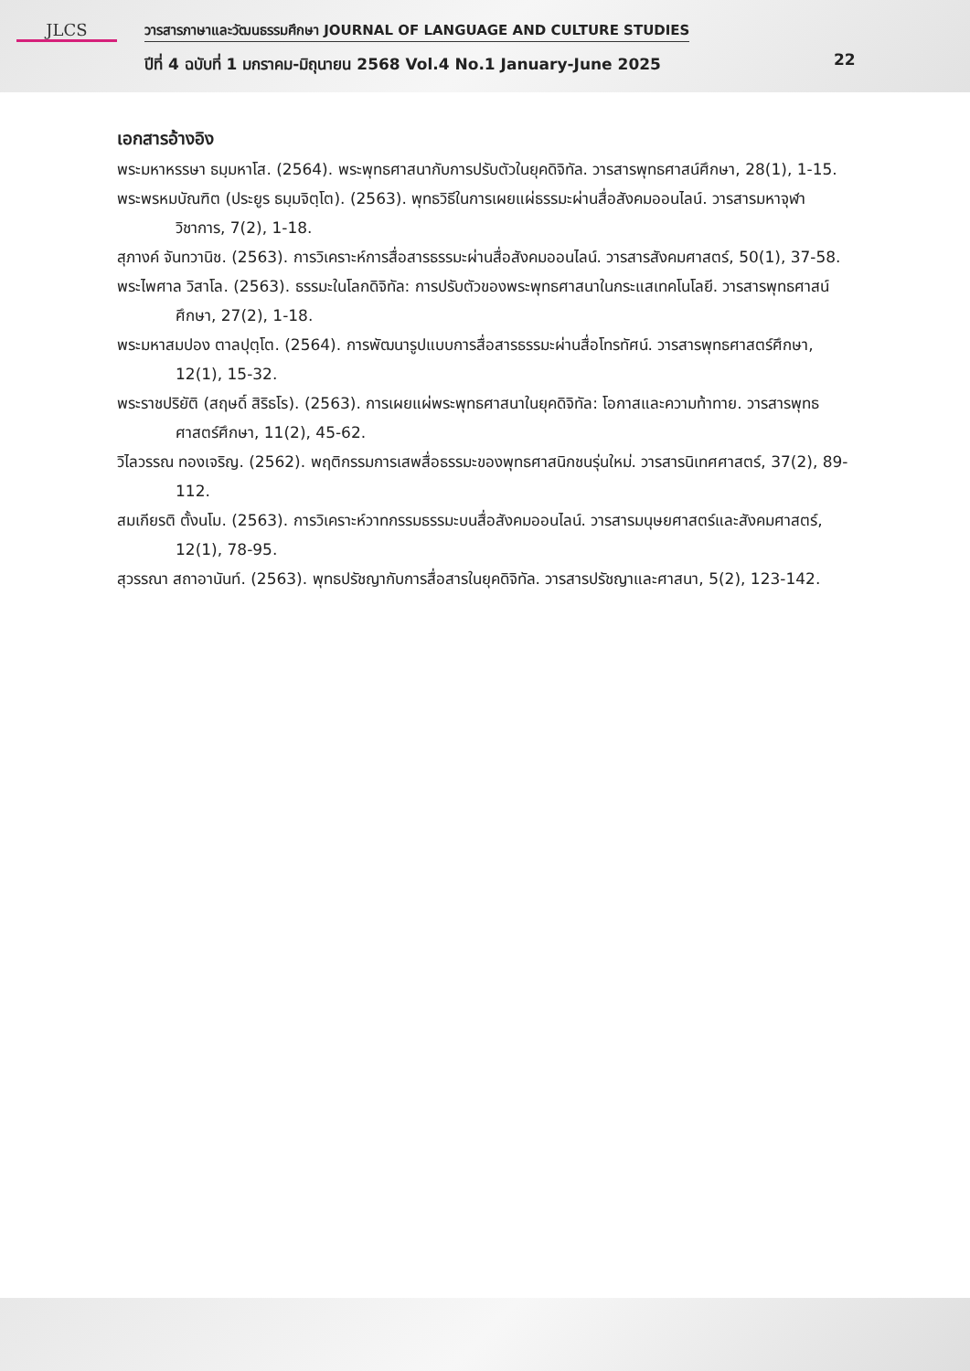JLCS
วารสารภาษาและวัฒนธรรมศึกษา JOURNAL OF LANGUAGE AND CULTURE STUDIES
ปีที่ 4 ฉบับที่ 1 มกราคม-มิถุนายน 2568 Vol.4 No.1 January-June 2025
22
เอกสารอ้างอิง
พระมหาหรรษา ธมฺมหาโส. (2564). พระพุทธศาสนากับการปรับตัวในยุคดิจิทัล. วารสารพุทธศาสน์ศึกษา, 28(1), 1-15.
พระพรหมบัณฑิต (ประยูร ธมฺมจิตฺโต). (2563). พุทธวิธีในการเผยแผ่ธรรมะผ่านสื่อสังคมออนไลน์. วารสารมหาจุฬาวิชาการ, 7(2), 1-18.
สุภางค์ จันทวานิช. (2563). การวิเคราะห์การสื่อสารธรรมะผ่านสื่อสังคมออนไลน์. วารสารสังคมศาสตร์, 50(1), 37-58.
พระไพศาล วิสาโล. (2563). ธรรมะในโลกดิจิทัล: การปรับตัวของพระพุทธศาสนาในกระแสเทคโนโลยี. วารสารพุทธศาสน์ศึกษา, 27(2), 1-18.
พระมหาสมปอง ตาลปุตฺโต. (2564). การพัฒนารูปแบบการสื่อสารธรรมะผ่านสื่อโทรทัศน์. วารสารพุทธศาสตร์ศึกษา, 12(1), 15-32.
พระราชปริยัติ (สฤษดิ์ สิริธโร). (2563). การเผยแผ่พระพุทธศาสนาในยุคดิจิทัล: โอกาสและความท้าทาย. วารสารพุทธศาสตร์ศึกษา, 11(2), 45-62.
วิไลวรรณ ทองเจริญ. (2562). พฤติกรรมการเสพสื่อธรรมะของพุทธศาสนิกชนรุ่นใหม่. วารสารนิเทศศาสตร์, 37(2), 89-112.
สมเกียรติ ตั้งนโม. (2563). การวิเคราะห์วาทกรรมธรรมะบนสื่อสังคมออนไลน์. วารสารมนุษยศาสตร์และสังคมศาสตร์, 12(1), 78-95.
สุวรรณา สถาอานันท์. (2563). พุทธปรัชญากับการสื่อสารในยุคดิจิทัล. วารสารปรัชญาและศาสนา, 5(2), 123-142.